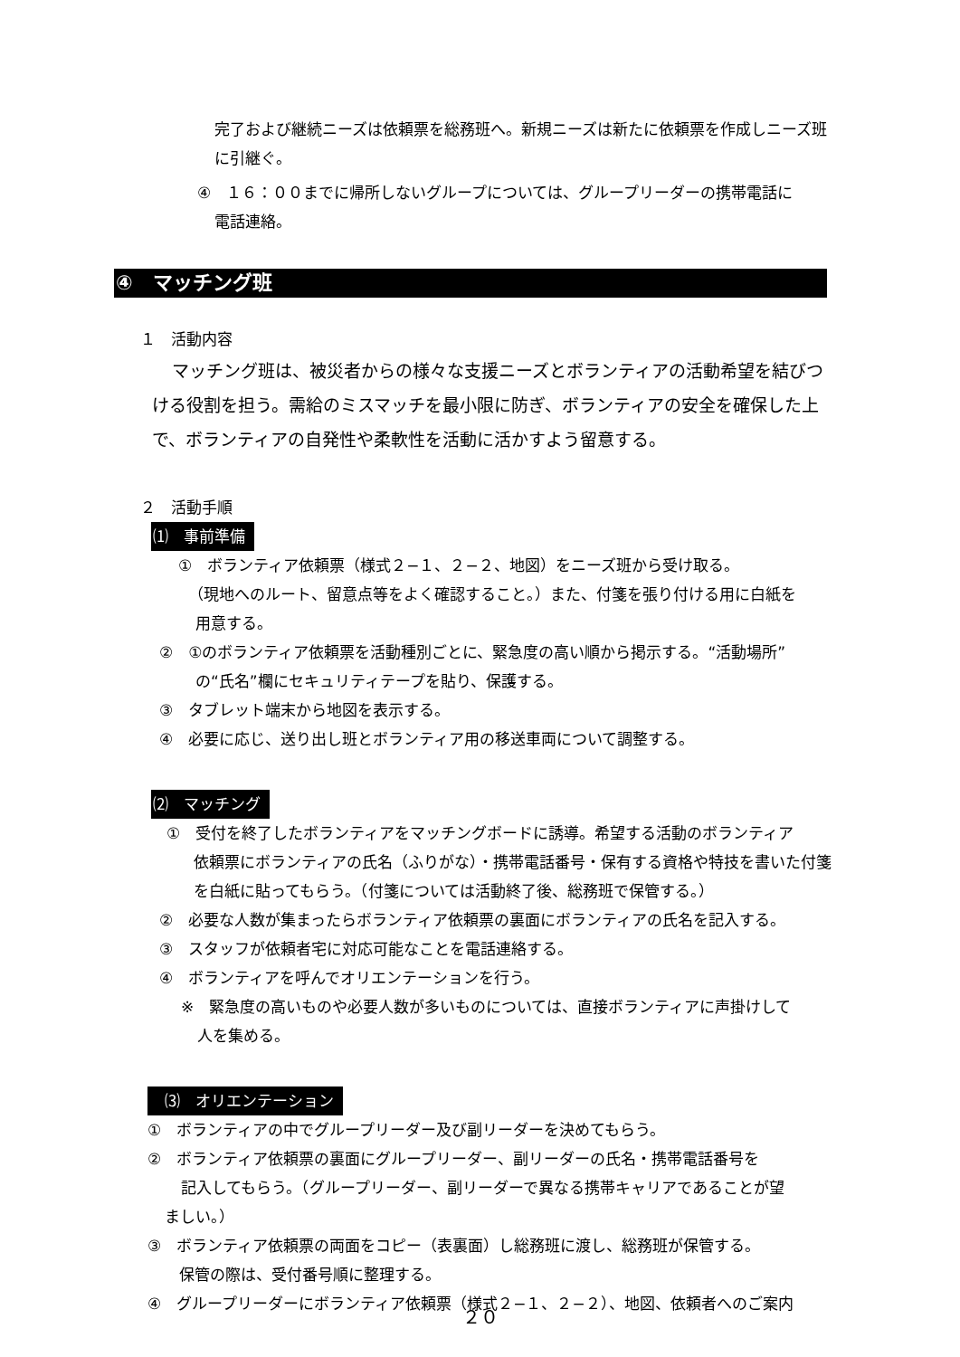完了および継続ニーズは依頼票を総務班へ。新規ニーズは新たに依頼票を作成しニーズ班に引継ぐ。
④　１６：００までに帰所しないグループについては、グループリーダーの携帯電話に
電話連絡。
④　マッチング班
１　活動内容
マッチング班は、被災者からの様々な支援ニーズとボランティアの活動希望を結びつける役割を担う。需給のミスマッチを最小限に防ぎ、ボランティアの安全を確保した上で、ボランティアの自発性や柔軟性を活動に活かすよう留意する。
２　活動手順
⑴　事前準備
①　ボランティア依頼票（様式２−１、２−２、地図）をニーズ班から受け取る。
（現地へのルート、留意点等をよく確認すること。）また、付箋を張り付ける用に白紙を
用意する。
②　①のボランティア依頼票を活動種別ごとに、緊急度の高い順から掲示する。“活動場所”
の“氏名”欄にセキュリティテープを貼り、保護する。
③　タブレット端末から地図を表示する。
④　必要に応じ、送り出し班とボランティア用の移送車両について調整する。
⑵　マッチング
①　受付を終了したボランティアをマッチングボードに誘導。希望する活動のボランティア
依頼票にボランティアの氏名（ふりがな）・携帯電話番号・保有する資格や特技を書いた付箋を白紙に貼ってもらう。（付箋については活動終了後、総務班で保管する。）
②　必要な人数が集まったらボランティア依頼票の裏面にボランティアの氏名を記入する。
③　スタッフが依頼者宅に対応可能なことを電話連絡する。
④　ボランティアを呼んでオリエンテーションを行う。
※　緊急度の高いものや必要人数が多いものについては、直接ボランティアに声掛けして
人を集める。
　⑶　オリエンテーション
①　ボランティアの中でグループリーダー及び副リーダーを決めてもらう。
②　ボランティア依頼票の裏面にグループリーダー、副リーダーの氏名・携帯電話番号を
記入してもらう。（グループリーダー、副リーダーで異なる携帯キャリアであることが望
ましい。）
③　ボランティア依頼票の両面をコピー（表裏面）し総務班に渡し、総務班が保管する。
保管の際は、受付番号順に整理する。
④　グループリーダーにボランティア依頼票（様式２−１、２−２）、地図、依頼者へのご案内
２０